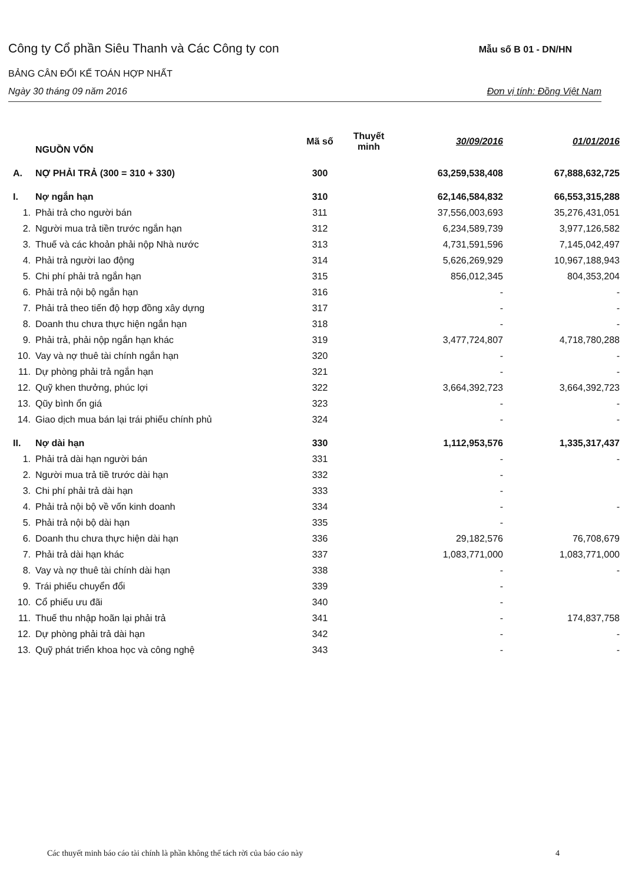Công ty Cổ phần Siêu Thanh và Các Công ty con Mẫu số B 01 - DN/HN
BẢNG CÂN ĐỐI KẾ TOÁN HỢP NHẤT
Ngày 30 tháng 09 năm 2016 Đơn vị tính: Đồng Việt Nam
| | NGUỒN VỐN | Mã số | Thuyết minh | 30/09/2016 | 01/01/2016 |
| --- | --- | --- | --- | --- | --- |
| A. | NỢ PHẢI TRẢ (300 = 310 + 330) | 300 | | 63,259,538,408 | 67,888,632,725 |
| I. | Nợ ngắn hạn | 310 | | 62,146,584,832 | 66,553,315,288 |
| 1. | Phải trả cho người bán | 311 | | 37,556,003,693 | 35,276,431,051 |
| 2. | Người mua trả tiền trước ngắn hạn | 312 | | 6,234,589,739 | 3,977,126,582 |
| 3. | Thuế và các khoản phải nộp Nhà nước | 313 | | 4,731,591,596 | 7,145,042,497 |
| 4. | Phải trả người lao động | 314 | | 5,626,269,929 | 10,967,188,943 |
| 5. | Chi phí phải trả ngắn hạn | 315 | | 856,012,345 | 804,353,204 |
| 6. | Phải trả nội bộ ngắn hạn | 316 | | - | - |
| 7. | Phải trả theo tiến độ hợp đồng xây dựng | 317 | | - | - |
| 8. | Doanh thu chưa thực hiện ngắn hạn | 318 | | - | - |
| 9. | Phải trả, phải nộp ngắn hạn khác | 319 | | 3,477,724,807 | 4,718,780,288 |
| 10. | Vay và nợ thuê tài chính ngắn hạn | 320 | | - | - |
| 11. | Dự phòng phải trả ngắn hạn | 321 | | - | - |
| 12. | Quỹ khen thưởng, phúc lợi | 322 | | 3,664,392,723 | 3,664,392,723 |
| 13. | Qũy bình ổn giá | 323 | | - | - |
| 14. | Giao dịch mua bán lại trái phiếu chính phủ | 324 | | - | - |
| II. | Nợ dài hạn | 330 | | 1,112,953,576 | 1,335,317,437 |
| 1. | Phải trả dài hạn người bán | 331 | | - | - |
| 2. | Người mua trả tiề trước dài hạn | 332 | | - | |
| 3. | Chi phí phải trả dài hạn | 333 | | - | |
| 4. | Phải trả nội bộ về vốn kinh doanh | 334 | | - | - |
| 5. | Phải trả nội bộ dài hạn | 335 | | - | |
| 6. | Doanh thu chưa thực hiện dài hạn | 336 | | 29,182,576 | 76,708,679 |
| 7. | Phải trả dài hạn khác | 337 | | 1,083,771,000 | 1,083,771,000 |
| 8. | Vay và nợ thuê tài chính dài hạn | 338 | | - | - |
| 9. | Trái phiếu chuyển đổi | 339 | | - | |
| 10. | Cổ phiếu ưu đãi | 340 | | - | |
| 11. | Thuế thu nhập hoãn lại phải trả | 341 | | - | 174,837,758 |
| 12. | Dự phòng phải trả dài hạn | 342 | | - | - |
| 13. | Quỹ phát triển khoa học và công nghệ | 343 | | - | - |
Các thuyết minh báo cáo tài chính là phần không thể tách rời của báo cáo này 4